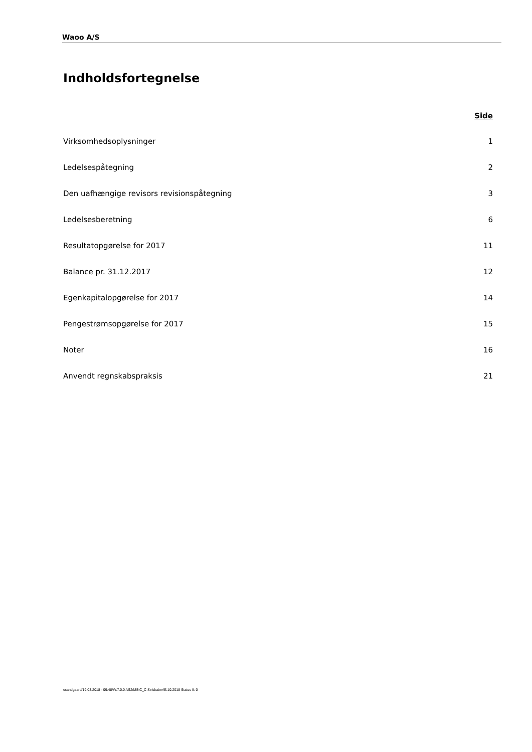Waoo A/S
Indholdsfortegnelse
Side
Virksomhedsoplysninger 1
Ledelsespåtegning 2
Den uafhængige revisors revisionspåtegning 3
Ledelsesberetning 6
Resultatopgørelse for 2017 11
Balance pr. 31.12.2017 12
Egenkapitalopgørelse for 2017 14
Pengestrømsopgørelse for 2017 15
Noter 16
Anvendt regnskabspraksis 21
csandgaard/19.03.2018 - 09:48/W.7.0.0 AS2/MStC_C Selskaber/E.10.2018 Status II: 0